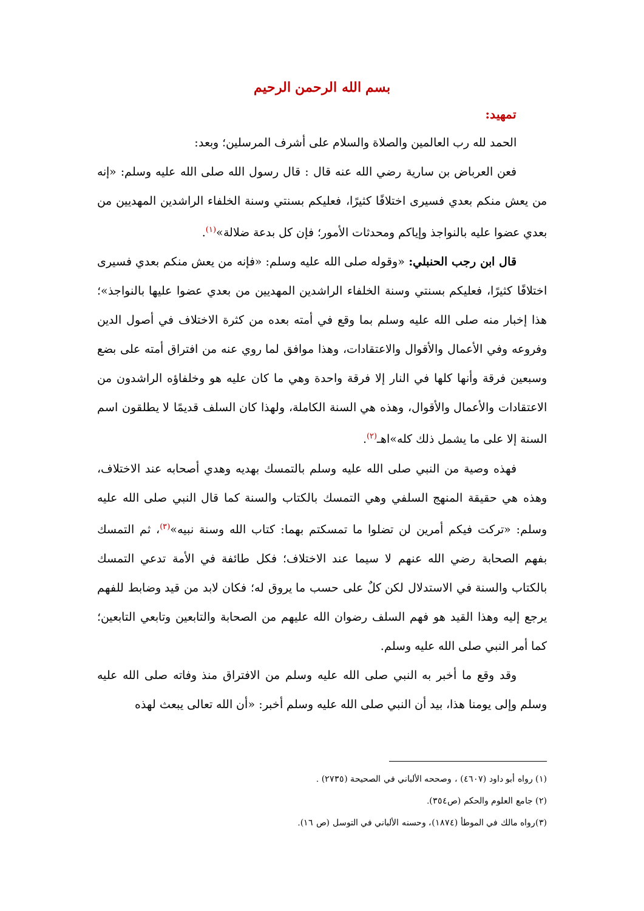بسم الله الرحمن الرحيم
تمهيد:
الحمد لله رب العالمين والصلاة والسلام على أشرف المرسلين؛ وبعد:
فعن العرباض بن سارية رضي الله عنه قال : قال رسول الله صلى الله عليه وسلم: «إنه من يعش منكم بعدي فسيرى اختلافًا كثيرًا، فعليكم بسنتي وسنة الخلفاء الراشدين المهديين من بعدي عضوا عليه بالنواجذ وإياكم ومحدثات الأمور؛ فإن كل بدعة ضلالة»<sup>(١)</sup>.
قال ابن رجب الحنبلي: «وقوله صلى الله عليه وسلم: «فإنه من يعش منكم بعدي فسيرى اختلافًا كثيرًا، فعليكم بسنتي وسنة الخلفاء الراشدين المهديين من بعدي عضوا عليها بالنواجذ»؛ هذا إخبار منه صلى الله عليه وسلم بما وقع في أمته بعده من كثرة الاختلاف في أصول الدين وفروعه وفي الأعمال والأقوال والاعتقادات، وهذا موافق لما روي عنه من افتراق أمته على بضع وسبعين فرقة وأنها كلها في النار إلا فرقة واحدة وهي ما كان عليه هو وخلفاؤه الراشدون من الاعتقادات والأعمال والأقوال، وهذه هي السنة الكاملة، ولهذا كان السلف قديمًا لا يطلقون اسم السنة إلا على ما يشمل ذلك كله»اهـ<sup>(٢)</sup>.
فهذه وصية من النبي صلى الله عليه وسلم بالتمسك بهديه وهدي أصحابه عند الاختلاف، وهذه هي حقيقة المنهج السلفي وهي التمسك بالكتاب والسنة كما قال النبي صلى الله عليه وسلم: «تركت فيكم أمرين لن تضلوا ما تمسكتم بهما: كتاب الله وسنة نبيه»<sup>(٣)</sup>، ثم التمسك بفهم الصحابة رضي الله عنهم لا سيما عند الاختلاف؛ فكل طائفة في الأمة تدعي التمسك بالكتاب والسنة في الاستدلال لكن كلٌ على حسب ما يروق له؛ فكان لابد من قيد وضابط للفهم يرجع إليه وهذا القيد هو فهم السلف رضوان الله عليهم من الصحابة والتابعين وتابعي التابعين؛ كما أمر النبي صلى الله عليه وسلم.
وقد وقع ما أخبر به النبي صلى الله عليه وسلم من الافتراق منذ وفاته صلى الله عليه وسلم وإلى يومنا هذا، بيد أن النبي صلى الله عليه وسلم أخبر: «أن الله تعالى يبعث لهذه
(١) رواه أبو داود (٤٦٠٧) ، وصححه الألباني في الصحيحة (٢٧٣٥) .
(٢) جامع العلوم والحكم (ص٣٥٤).
(٣)رواه مالك في الموطأ (١٨٧٤)، وحسنه الألباني في التوسل (ص ١٦).